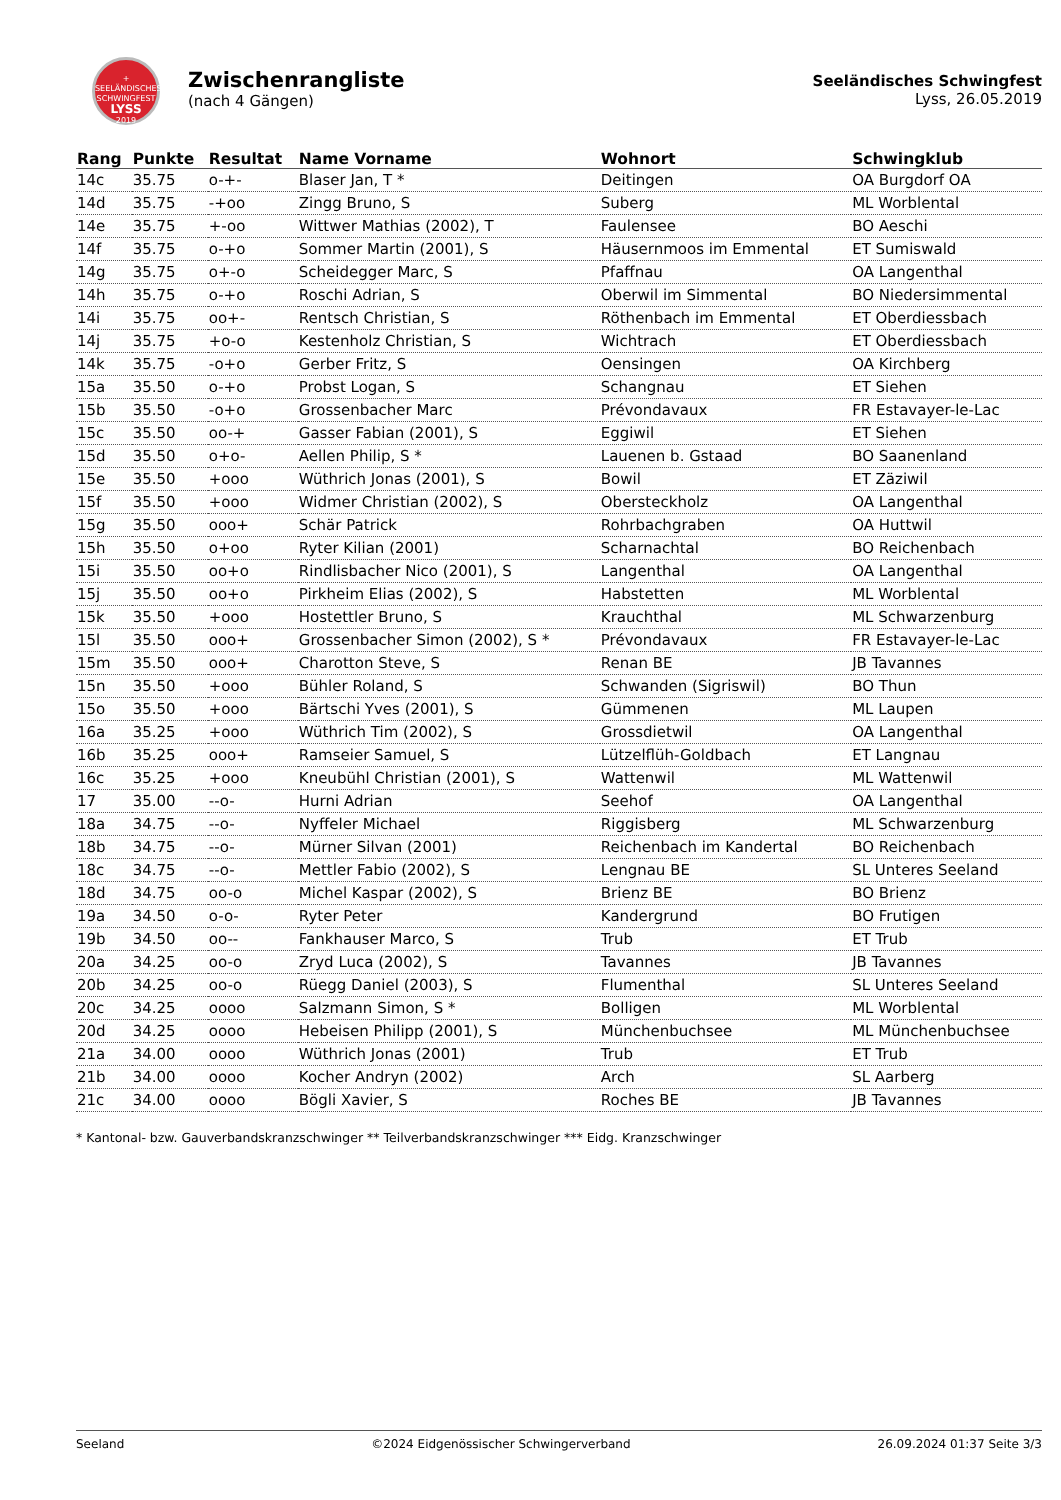+
SEELÄNDISCHES SCHWINGFEST
LYSS
2019
Zwischenrangliste
(nach 4 Gängen)
Seeländisches Schwingfest
Lyss, 26.05.2019
| Rang | Punkte | Resultat | Name Vorname | Wohnort | Schwingklub |
| --- | --- | --- | --- | --- | --- |
| 14c | 35.75 | o-+- | Blaser Jan, T * | Deitingen | OA Burgdorf OA |
| 14d | 35.75 | -+oo | Zingg Bruno, S | Suberg | ML Worblental |
| 14e | 35.75 | +-oo | Wittwer Mathias (2002), T | Faulensee | BO Aeschi |
| 14f | 35.75 | o-+o | Sommer Martin (2001), S | Häusernmoos im Emmental | ET Sumiswald |
| 14g | 35.75 | o+-o | Scheidegger Marc, S | Pfaffnau | OA Langenthal |
| 14h | 35.75 | o-+o | Roschi Adrian, S | Oberwil im Simmental | BO Niedersimmental |
| 14i | 35.75 | oo+- | Rentsch Christian, S | Röthenbach im Emmental | ET Oberdiessbach |
| 14j | 35.75 | +o-o | Kestenholz Christian, S | Wichtrach | ET Oberdiessbach |
| 14k | 35.75 | -o+o | Gerber Fritz, S | Oensingen | OA Kirchberg |
| 15a | 35.50 | o-+o | Probst Logan, S | Schangnau | ET Siehen |
| 15b | 35.50 | -o+o | Grossenbacher Marc | Prévondavaux | FR Estavayer-le-Lac |
| 15c | 35.50 | oo-+ | Gasser Fabian (2001), S | Eggiwil | ET Siehen |
| 15d | 35.50 | o+o- | Aellen Philip, S * | Lauenen b. Gstaad | BO Saanenland |
| 15e | 35.50 | +ooo | Wüthrich Jonas (2001), S | Bowil | ET Zäziwil |
| 15f | 35.50 | +ooo | Widmer Christian (2002), S | Obersteckholz | OA Langenthal |
| 15g | 35.50 | ooo+ | Schär Patrick | Rohrbachgraben | OA Huttwil |
| 15h | 35.50 | o+oo | Ryter Kilian (2001) | Scharnachtal | BO Reichenbach |
| 15i | 35.50 | oo+o | Rindlisbacher Nico (2001), S | Langenthal | OA Langenthal |
| 15j | 35.50 | oo+o | Pirkheim Elias (2002), S | Habstetten | ML Worblental |
| 15k | 35.50 | +ooo | Hostettler Bruno, S | Krauchthal | ML Schwarzenburg |
| 15l | 35.50 | ooo+ | Grossenbacher Simon (2002), S * | Prévondavaux | FR Estavayer-le-Lac |
| 15m | 35.50 | ooo+ | Charotton Steve, S | Renan BE | JB Tavannes |
| 15n | 35.50 | +ooo | Bühler Roland, S | Schwanden (Sigriswil) | BO Thun |
| 15o | 35.50 | +ooo | Bärtschi Yves (2001), S | Gümmenen | ML Laupen |
| 16a | 35.25 | +ooo | Wüthrich Tim (2002), S | Grossdietwil | OA Langenthal |
| 16b | 35.25 | ooo+ | Ramseier Samuel, S | Lützelflüh-Goldbach | ET Langnau |
| 16c | 35.25 | +ooo | Kneubühl Christian (2001), S | Wattenwil | ML Wattenwil |
| 17 | 35.00 | --o- | Hurni Adrian | Seehof | OA Langenthal |
| 18a | 34.75 | --o- | Nyffeler Michael | Riggisberg | ML Schwarzenburg |
| 18b | 34.75 | --o- | Mürner Silvan (2001) | Reichenbach im Kandertal | BO Reichenbach |
| 18c | 34.75 | --o- | Mettler Fabio (2002), S | Lengnau BE | SL Unteres Seeland |
| 18d | 34.75 | oo-o | Michel Kaspar (2002), S | Brienz BE | BO Brienz |
| 19a | 34.50 | o-o- | Ryter Peter | Kandergrund | BO Frutigen |
| 19b | 34.50 | oo-- | Fankhauser Marco, S | Trub | ET Trub |
| 20a | 34.25 | oo-o | Zryd Luca (2002), S | Tavannes | JB Tavannes |
| 20b | 34.25 | oo-o | Rüegg Daniel (2003), S | Flumenthal | SL Unteres Seeland |
| 20c | 34.25 | oooo | Salzmann Simon, S * | Bolligen | ML Worblental |
| 20d | 34.25 | oooo | Hebeisen Philipp (2001), S | Münchenbuchsee | ML Münchenbuchsee |
| 21a | 34.00 | oooo | Wüthrich Jonas (2001) | Trub | ET Trub |
| 21b | 34.00 | oooo | Kocher Andryn (2002) | Arch | SL Aarberg |
| 21c | 34.00 | oooo | Bögli Xavier, S | Roches BE | JB Tavannes |
* Kantonal- bzw. Gauverbandskranzschwinger ** Teilverbandskranzschwinger *** Eidg. Kranzschwinger
Seeland ©2024 Eidgenössischer Schwingerverband 26.09.2024 01:37 Seite 3/3